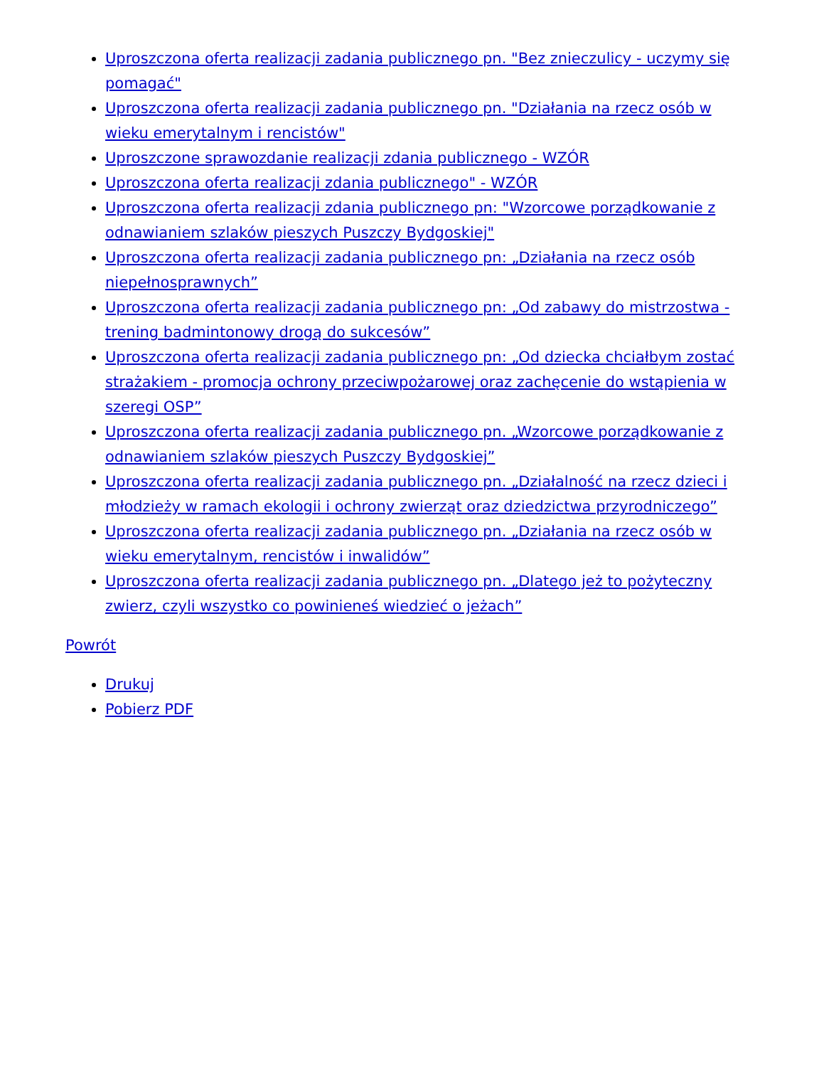Uproszczona oferta realizacji zadania publicznego pn. "Bez znieczulicy - uczymy się pomagać"
Uproszczona oferta realizacji zadania publicznego pn. "Działania na rzecz osób w wieku emerytalnym i rencistów"
Uproszczone sprawozdanie realizacji zdania publicznego - WZÓR
Uproszczona oferta realizacji zdania publicznego" - WZÓR
Uproszczona oferta realizacji zdania publicznego pn: "Wzorcowe porządkowanie z odnawianiem szlaków pieszych Puszczy Bydgoskiej"
Uproszczona oferta realizacji zadania publicznego pn: „Działania na rzecz osób niepełnosprawnych”
Uproszczona oferta realizacji zadania publicznego pn: „Od zabawy do mistrzostwa - trening badmintonowy drogą do sukcesów”
Uproszczona oferta realizacji zadania publicznego pn: „Od dziecka chciałbym zostać strażakiem - promocja ochrony przeciwpożarowej oraz zachęcenie do wstąpienia w szeregi OSP”
Uproszczona oferta realizacji zadania publicznego pn. „Wzorcowe porządkowanie z odnawianiem szlaków pieszych Puszczy Bydgoskiej”
Uproszczona oferta realizacji zadania publicznego pn. „Działalność na rzecz dzieci i młodzieży w ramach ekologii i ochrony zwierząt oraz dziedzictwa przyrodniczego”
Uproszczona oferta realizacji zadania publicznego pn. „Działania na rzecz osób w wieku emerytalnym, rencistów i inwalidów”
Uproszczona oferta realizacji zadania publicznego pn. „Dlatego jeż to pożyteczny zwierz, czyli wszystko co powinieneś wiedzieć o jeżach”
Powrót
Drukuj
Pobierz PDF